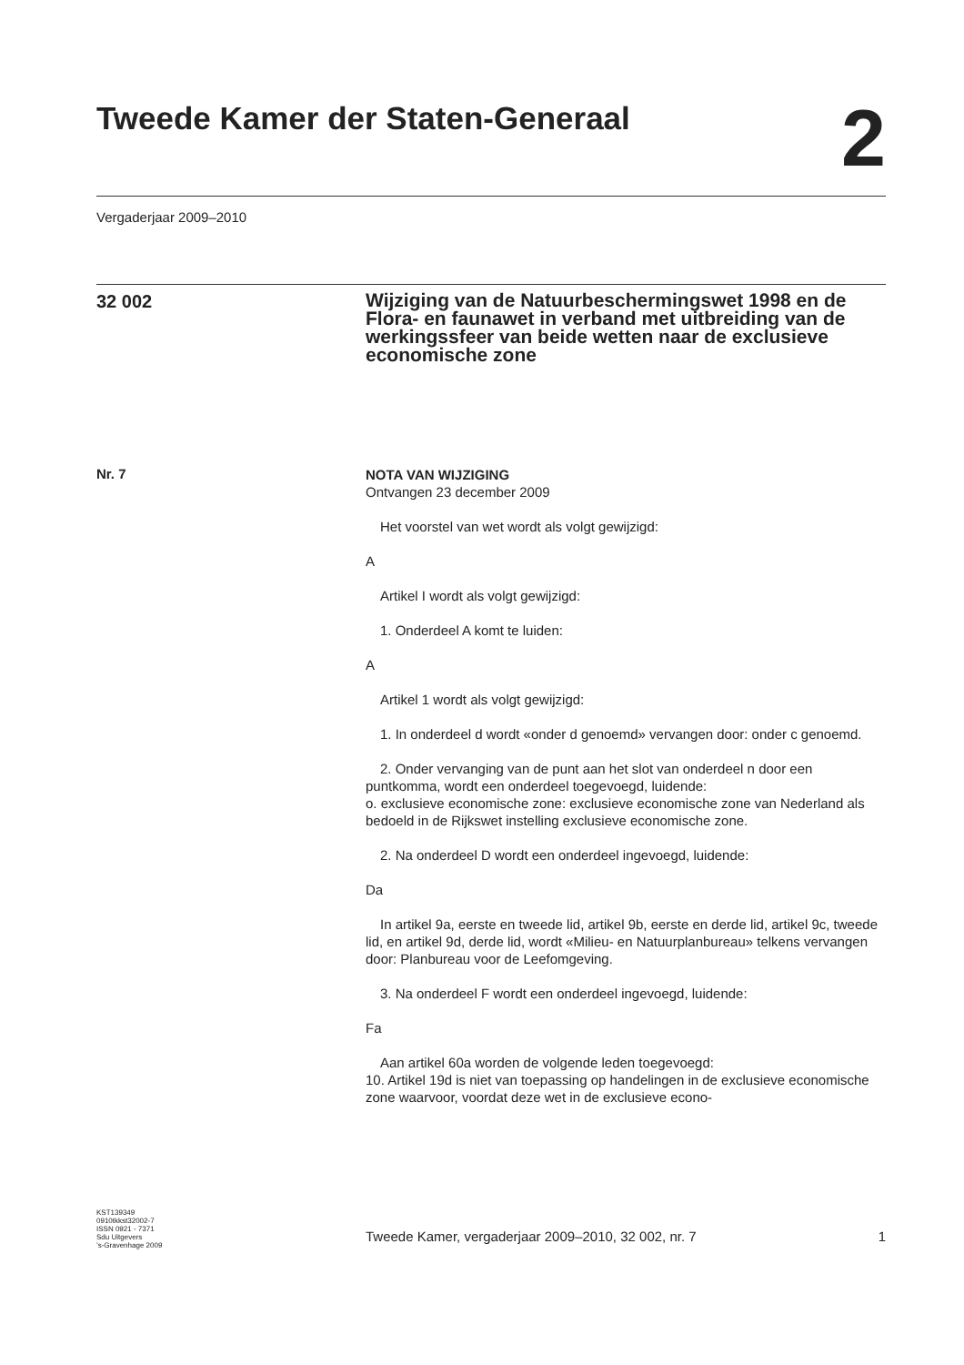Tweede Kamer der Staten-Generaal
2
Vergaderjaar 2009–2010
32 002
Wijziging van de Natuurbeschermingswet 1998 en de Flora- en faunawet in verband met uitbreiding van de werkingssfeer van beide wetten naar de exclusieve economische zone
Nr. 7
NOTA VAN WIJZIGING
Ontvangen 23 december 2009
Het voorstel van wet wordt als volgt gewijzigd:
A
Artikel I wordt als volgt gewijzigd:
1. Onderdeel A komt te luiden:
A
Artikel 1 wordt als volgt gewijzigd:
1. In onderdeel d wordt «onder d genoemd» vervangen door: onder c genoemd.
2. Onder vervanging van de punt aan het slot van onderdeel n door een puntkomma, wordt een onderdeel toegevoegd, luidende:
o. exclusieve economische zone: exclusieve economische zone van Nederland als bedoeld in de Rijkswet instelling exclusieve economische zone.
2. Na onderdeel D wordt een onderdeel ingevoegd, luidende:
Da
In artikel 9a, eerste en tweede lid, artikel 9b, eerste en derde lid, artikel 9c, tweede lid, en artikel 9d, derde lid, wordt «Milieu- en Natuurplanbureau» telkens vervangen door: Planbureau voor de Leefomgeving.
3. Na onderdeel F wordt een onderdeel ingevoegd, luidende:
Fa
Aan artikel 60a worden de volgende leden toegevoegd:
10. Artikel 19d is niet van toepassing op handelingen in de exclusieve economische zone waarvoor, voordat deze wet in de exclusieve econo-
KST139349
0910tkkst32002-7
ISSN 0921 - 7371
Sdu Uitgevers
’s-Gravenhage 2009
Tweede Kamer, vergaderjaar 2009–2010, 32 002, nr. 7 1